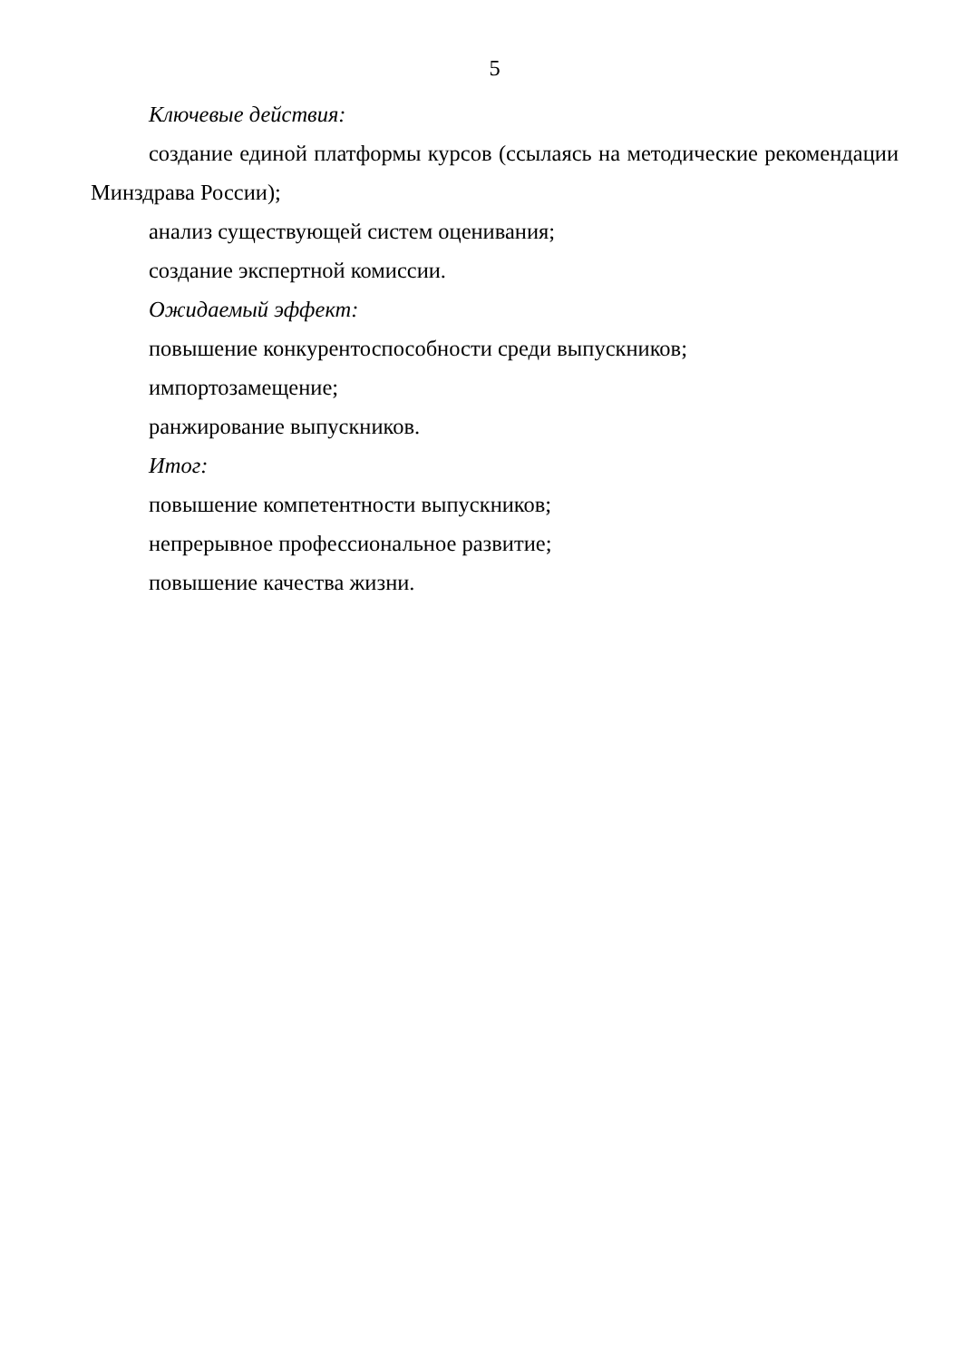5
Ключевые действия:
создание единой платформы курсов (ссылаясь на методические рекомендации Минздрава России);
анализ существующей систем оценивания;
создание экспертной комиссии.
Ожидаемый эффект:
повышение конкурентоспособности среди выпускников;
импортозамещение;
ранжирование выпускников.
Итог:
повышение компетентности выпускников;
непрерывное профессиональное развитие;
повышение качества жизни.